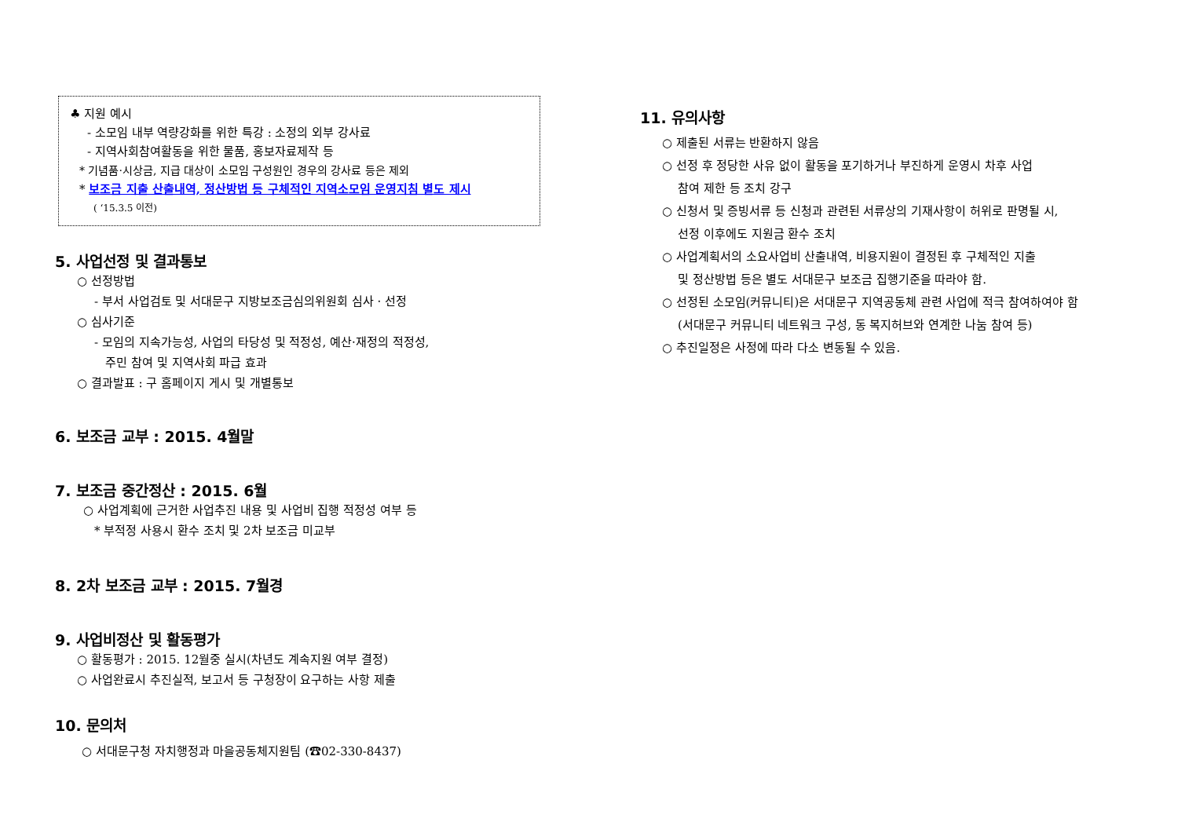♣ 지원 예시
- 소모임 내부 역량강화를 위한 특강 : 소정의 외부 강사료
- 지역사회참여활동을 위한 물품, 홍보자료제작 등
* 기념품·시상금, 지급 대상이 소모임 구성원인 경우의 강사료 등은 제외
* 보조금 지출 산출내역, 정산방법 등 구체적인 지역소모임 운영지침 별도 제시
( ‘15.3.5 이전)
5. 사업선정 및 결과통보
○ 선정방법
- 부서 사업검토 및 서대문구 지방보조금심의위원회 심사 · 선정
○ 심사기준
- 모임의 지속가능성, 사업의 타당성 및 적정성, 예산·재정의 적정성,
주민 참여 및 지역사회 파급 효과
○ 결과발표 : 구 홈페이지 게시 및 개별통보
6. 보조금 교부 : 2015. 4월말
7. 보조금 중간정산 : 2015. 6월
○ 사업계획에 근거한 사업추진 내용 및 사업비 집행 적정성 여부 등
* 부적정 사용시 환수 조치 및 2차 보조금 미교부
8. 2차 보조금 교부 : 2015. 7월경
9. 사업비정산 및 활동평가
○ 활동평가 : 2015. 12월중 실시(차년도 계속지원 여부 결정)
○ 사업완료시 추진실적, 보고서 등 구청장이 요구하는 사항 제출
10. 문의처
○ 서대문구청 자치행정과 마을공동체지원팀 (☎02-330-8437)
11. 유의사항
○ 제출된 서류는 반환하지 않음
○ 선정 후 정당한 사유 없이 활동을 포기하거나 부진하게 운영시 차후 사업
참여 제한 등 조치 강구
○ 신청서 및 증빙서류 등 신청과 관련된 서류상의 기재사항이 허위로 판명될 시,
선정 이후에도 지원금 환수 조치
○ 사업계획서의 소요사업비 산출내역, 비용지원이 결정된 후 구체적인 지출
및 정산방법 등은 별도 서대문구 보조금 집행기준을 따라야 함.
○ 선정된 소모임(커뮤니티)은 서대문구 지역공동체 관련 사업에 적극 참여하여야 함
(서대문구 커뮤니티 네트워크 구성, 동 복지허브와 연계한 나눔 참여 등)
○ 추진일정은 사정에 따라 다소 변동될 수 있음.